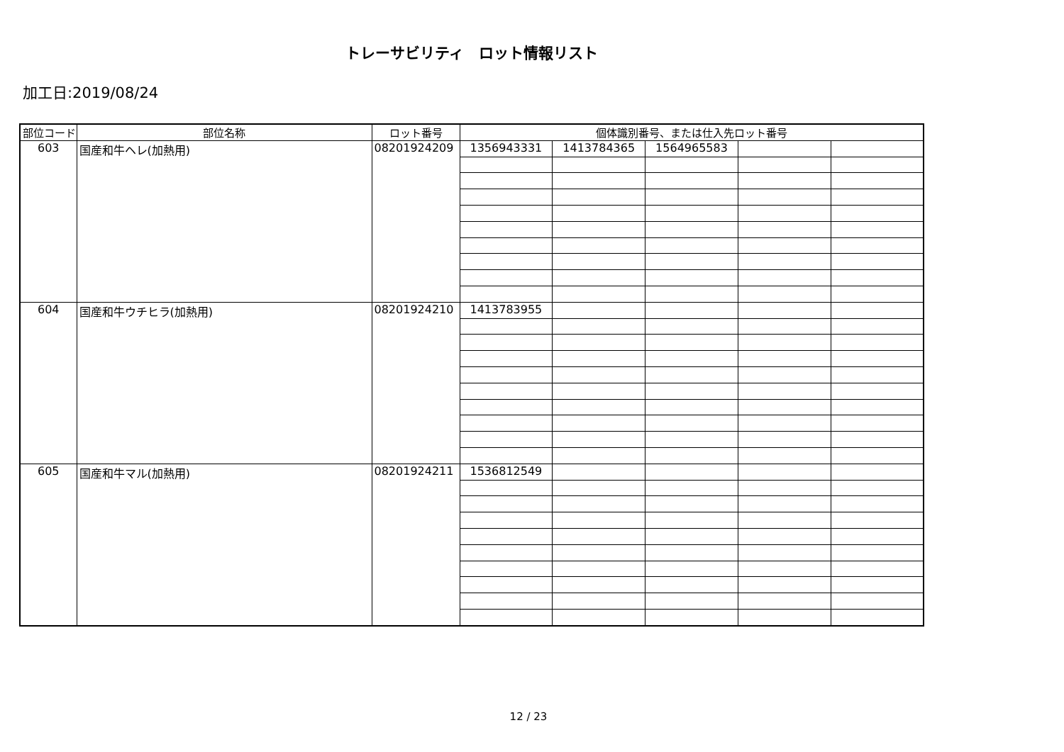トレーサビリティ　ロット情報リスト
加工日:2019/08/24
| 部位コード | 部位名称 | ロット番号 | 個体識別番号、または仕入先ロット番号 | | | | |
| --- | --- | --- | --- | --- | --- | --- | --- |
| 603 | 国産和牛ヘレ(加熱用) | 08201924209 | 1356943331 | 1413784365 | 1564965583 | | |
| 604 | 国産和牛ウチヒラ(加熱用) | 08201924210 | 1413783955 | | | | |
| 605 | 国産和牛マル(加熱用) | 08201924211 | 1536812549 | | | | |
12 / 23